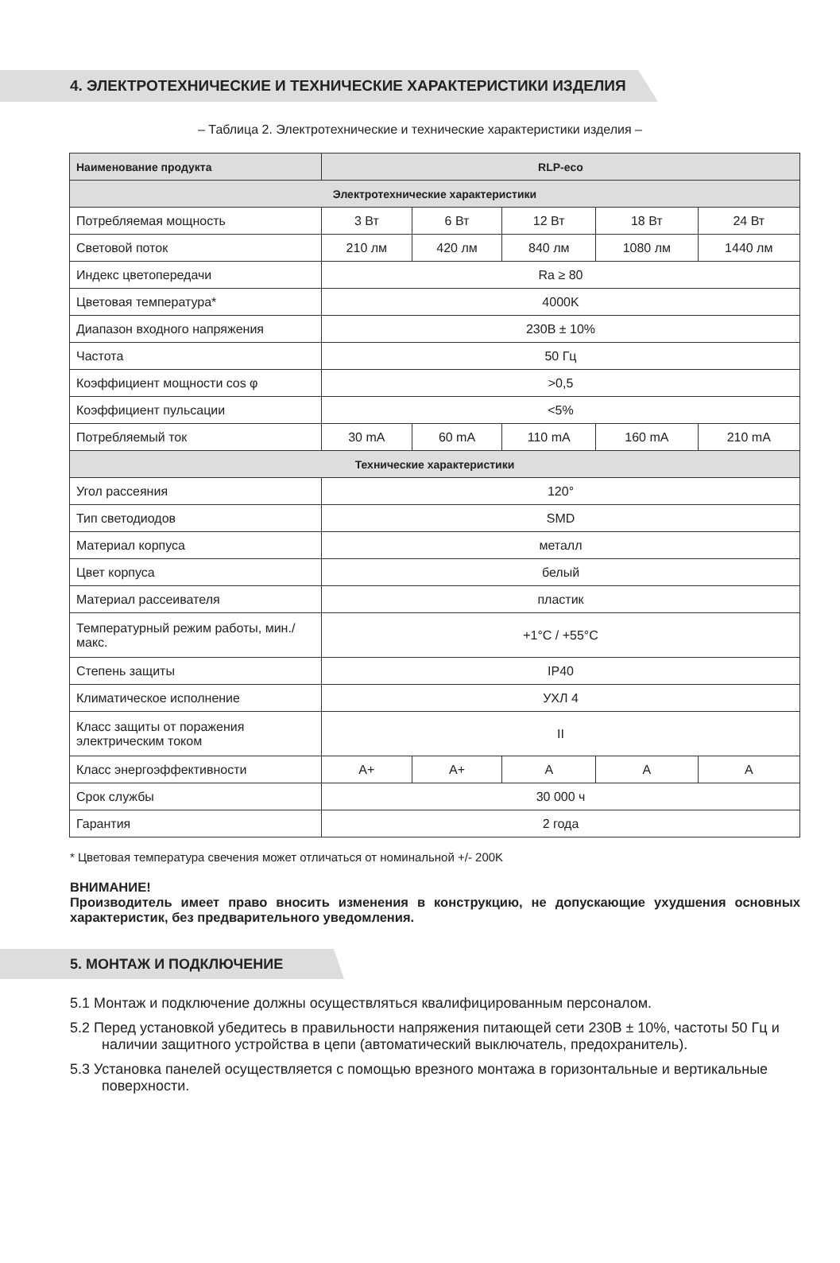4. ЭЛЕКТРОТЕХНИЧЕСКИЕ И ТЕХНИЧЕСКИЕ ХАРАКТЕРИСТИКИ ИЗДЕЛИЯ
– Таблица 2. Электротехнические и технические характеристики изделия –
| Наименование продукта | RLP-eco | | | | |
| --- | --- | --- | --- | --- | --- |
| Электротехнические характеристики | | | | | |
| Потребляемая мощность | 3 Вт | 6 Вт | 12 Вт | 18 Вт | 24 Вт |
| Световой поток | 210 лм | 420 лм | 840 лм | 1080 лм | 1440 лм |
| Индекс цветопередачи | Ra ≥ 80 | | | | |
| Цветовая температура* | 4000K | | | | |
| Диапазон входного напряжения | 230В ± 10% | | | | |
| Частота | 50 Гц | | | | |
| Коэффициент мощности cos φ | >0,5 | | | | |
| Коэффициент пульсации | <5% | | | | |
| Потребляемый ток | 30 mA | 60 mA | 110 mA | 160 mA | 210 mA |
| Технические характеристики | | | | | |
| Угол рассеяния | 120° | | | | |
| Тип светодиодов | SMD | | | | |
| Материал корпуса | металл | | | | |
| Цвет корпуса | белый | | | | |
| Материал рассеивателя | пластик | | | | |
| Температурный режим работы, мин./макс. | +1°C / +55°C | | | | |
| Степень защиты | IP40 | | | | |
| Климатическое исполнение | УХЛ 4 | | | | |
| Класс защиты от поражения электрическим током | II | | | | |
| Класс энергоэффективности | A+ | A+ | A | A | A |
| Срок службы | 30 000 ч | | | | |
| Гарантия | 2 года | | | | |
* Цветовая температура свечения может отличаться от номинальной +/- 200K
ВНИМАНИЕ!
Производитель имеет право вносить изменения в конструкцию, не допускающие ухудшения основных характеристик, без предварительного уведомления.
5. МОНТАЖ И ПОДКЛЮЧЕНИЕ
5.1 Монтаж и подключение должны осуществляться квалифицированным персоналом.
5.2 Перед установкой убедитесь в правильности напряжения питающей сети 230В ± 10%, частоты 50 Гц и наличии защитного устройства в цепи (автоматический выключатель, предохранитель).
5.3 Установка панелей осуществляется с помощью врезного монтажа в горизонтальные и вертикальные поверхности.